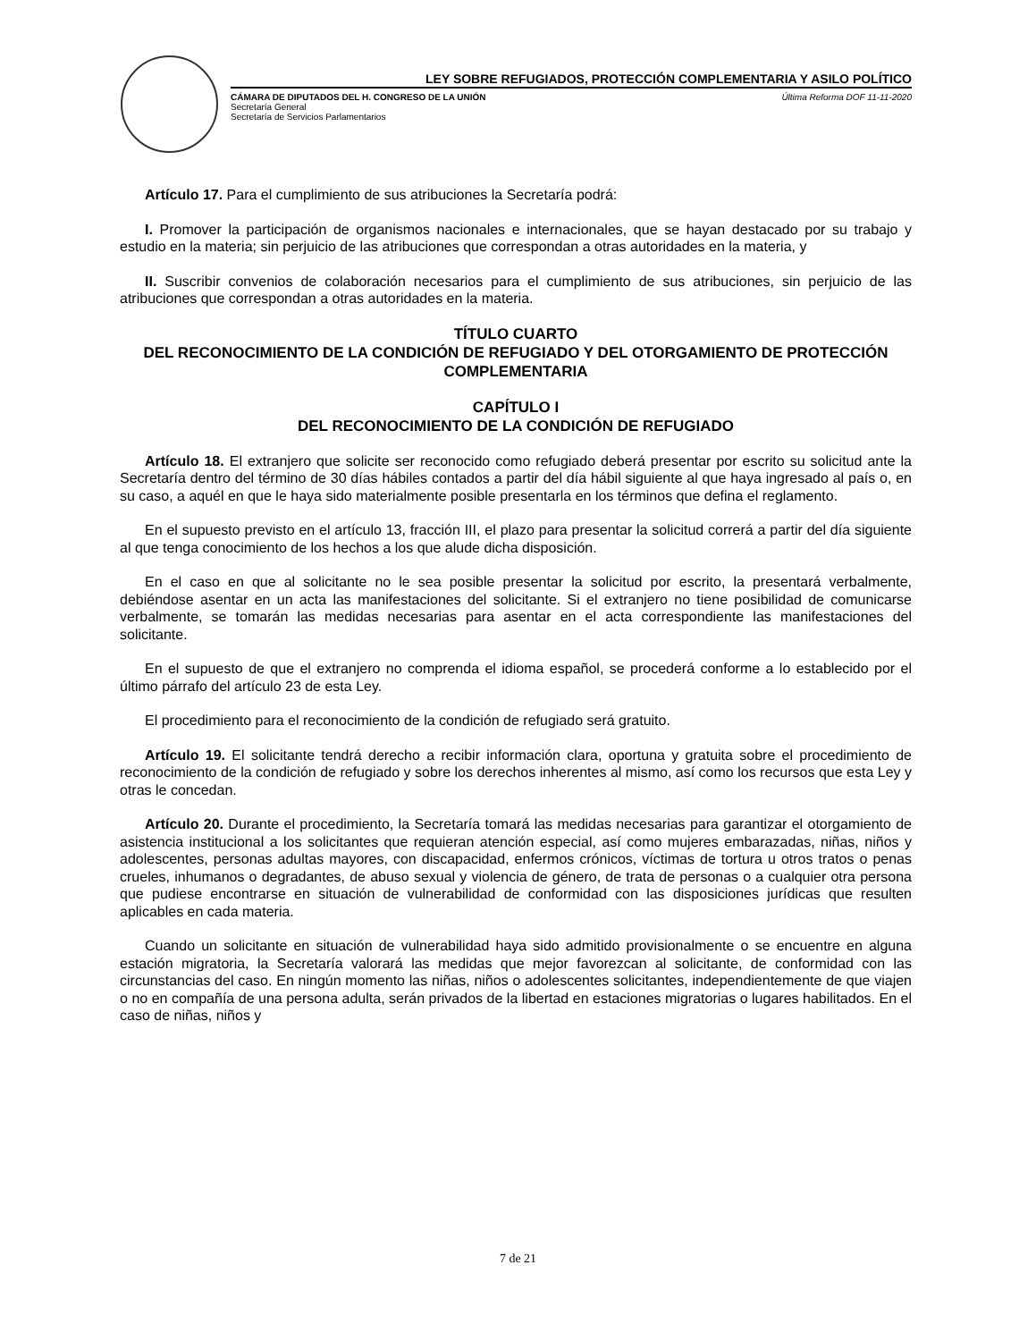LEY SOBRE REFUGIADOS, PROTECCIÓN COMPLEMENTARIA Y ASILO POLÍTICO
CÁMARA DE DIPUTADOS DEL H. CONGRESO DE LA UNIÓN
Secretaría General
Secretaría de Servicios Parlamentarios
Última Reforma DOF 11-11-2020
Artículo 17. Para el cumplimiento de sus atribuciones la Secretaría podrá:
I. Promover la participación de organismos nacionales e internacionales, que se hayan destacado por su trabajo y estudio en la materia; sin perjuicio de las atribuciones que correspondan a otras autoridades en la materia, y
II. Suscribir convenios de colaboración necesarios para el cumplimiento de sus atribuciones, sin perjuicio de las atribuciones que correspondan a otras autoridades en la materia.
TÍTULO CUARTO
DEL RECONOCIMIENTO DE LA CONDICIÓN DE REFUGIADO Y DEL OTORGAMIENTO DE PROTECCIÓN COMPLEMENTARIA
CAPÍTULO I
DEL RECONOCIMIENTO DE LA CONDICIÓN DE REFUGIADO
Artículo 18. El extranjero que solicite ser reconocido como refugiado deberá presentar por escrito su solicitud ante la Secretaría dentro del término de 30 días hábiles contados a partir del día hábil siguiente al que haya ingresado al país o, en su caso, a aquél en que le haya sido materialmente posible presentarla en los términos que defina el reglamento.
En el supuesto previsto en el artículo 13, fracción III, el plazo para presentar la solicitud correrá a partir del día siguiente al que tenga conocimiento de los hechos a los que alude dicha disposición.
En el caso en que al solicitante no le sea posible presentar la solicitud por escrito, la presentará verbalmente, debiéndose asentar en un acta las manifestaciones del solicitante. Si el extranjero no tiene posibilidad de comunicarse verbalmente, se tomarán las medidas necesarias para asentar en el acta correspondiente las manifestaciones del solicitante.
En el supuesto de que el extranjero no comprenda el idioma español, se procederá conforme a lo establecido por el último párrafo del artículo 23 de esta Ley.
El procedimiento para el reconocimiento de la condición de refugiado será gratuito.
Artículo 19. El solicitante tendrá derecho a recibir información clara, oportuna y gratuita sobre el procedimiento de reconocimiento de la condición de refugiado y sobre los derechos inherentes al mismo, así como los recursos que esta Ley y otras le concedan.
Artículo 20. Durante el procedimiento, la Secretaría tomará las medidas necesarias para garantizar el otorgamiento de asistencia institucional a los solicitantes que requieran atención especial, así como mujeres embarazadas, niñas, niños y adolescentes, personas adultas mayores, con discapacidad, enfermos crónicos, víctimas de tortura u otros tratos o penas crueles, inhumanos o degradantes, de abuso sexual y violencia de género, de trata de personas o a cualquier otra persona que pudiese encontrarse en situación de vulnerabilidad de conformidad con las disposiciones jurídicas que resulten aplicables en cada materia.
Cuando un solicitante en situación de vulnerabilidad haya sido admitido provisionalmente o se encuentre en alguna estación migratoria, la Secretaría valorará las medidas que mejor favorezcan al solicitante, de conformidad con las circunstancias del caso. En ningún momento las niñas, niños o adolescentes solicitantes, independientemente de que viajen o no en compañía de una persona adulta, serán privados de la libertad en estaciones migratorias o lugares habilitados. En el caso de niñas, niños y
7 de 21